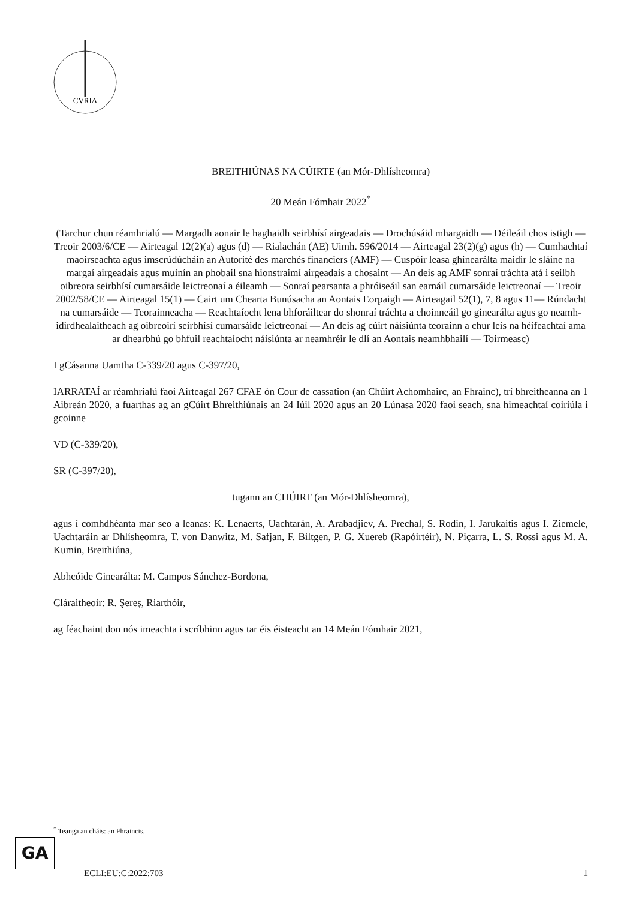CVRIA
BREITHIÚNAS NA CÚIRTE (an Mór-Dhlísheomra)
20 Meán Fómhair 2022<sup>*</sup>
(Tarchur chun réamhrialú — Margadh aonair le haghaidh seirbhísí airgeadais — Drochúsáid mhargaidh — Déileáil chos istigh — Treoir 2003/6/CE — Airteagal 12(2)(a) agus (d) — Rialachán (AE) Uimh. 596/2014 — Airteagal 23(2)(g) agus (h) — Cumhachtaí maoirseachta agus imscrúdúcháin an Autorité des marchés financiers (AMF) — Cuspóir leasa ghinearálta maidir le sláine na margaí airgeadais agus muinín an phobail sna hionstraimí airgeadais a chosaint — An deis ag AMF sonraí tráchta atá i seilbh oibreora seirbhísí cumarsáide leictreonaí a éileamh — Sonraí pearsanta a phróiseáil san earnáil cumarsáide leictreonaí — Treoir 2002/58/CE — Airteagal 15(1) — Cairt um Chearta Bunúsacha an Aontais Eorpaigh — Airteagail 52(1), 7, 8 agus 11— Rúndacht na cumarsáide — Teorainneacha — Reachtaíocht lena bhforáiltear do shonraí tráchta a choinneáil go ginearálta agus go neamh-idirdhealaitheach ag oibreoirí seirbhísí cumarsáide leictreonaí — An deis ag cúirt náisiúnta teorainn a chur leis na héifeachtaí ama ar dhearbhú go bhfuil reachtaíocht náisiúnta ar neamhréir le dlí an Aontais neamhbhailí — Toirmeasc)
I gCásanna Uamtha C-339/20 agus C-397/20,
IARRATAÍ ar réamhrialú faoi Airteagal 267 CFAE ón Cour de cassation (an Chúirt Achomhairc, an Fhrainc), trí bhreitheanna an 1 Aibreán 2020, a fuarthas ag an gCúirt Bhreithiúnais an 24 Iúil 2020 agus an 20 Lúnasa 2020 faoi seach, sna himeachtaí coiriúla i gcoinne
VD (C-339/20),
SR (C-397/20),
tugann an CHÚIRT (an Mór-Dhlísheomra),
agus í comhdhéanta mar seo a leanas: K. Lenaerts, Uachtarán, A. Arabadjiev, A. Prechal, S. Rodin, I. Jarukaitis agus I. Ziemele, Uachtaráin ar Dhlísheomra, T. von Danwitz, M. Safjan, F. Biltgen, P. G. Xuereb (Rapóirtéir), N. Piçarra, L. S. Rossi agus M. A. Kumin, Breithiúna,
Abhcóide Ginearálta: M. Campos Sánchez-Bordona,
Cláraitheoir: R. Şereş, Riarthóir,
ag féachaint don nós imeachta i scríbhinn agus tar éis éisteacht an 14 Meán Fómhair 2021,
<sup>*</sup> Teanga an cháis: an Fhraincis.
GA
ECLI:EU:C:2022:703 1